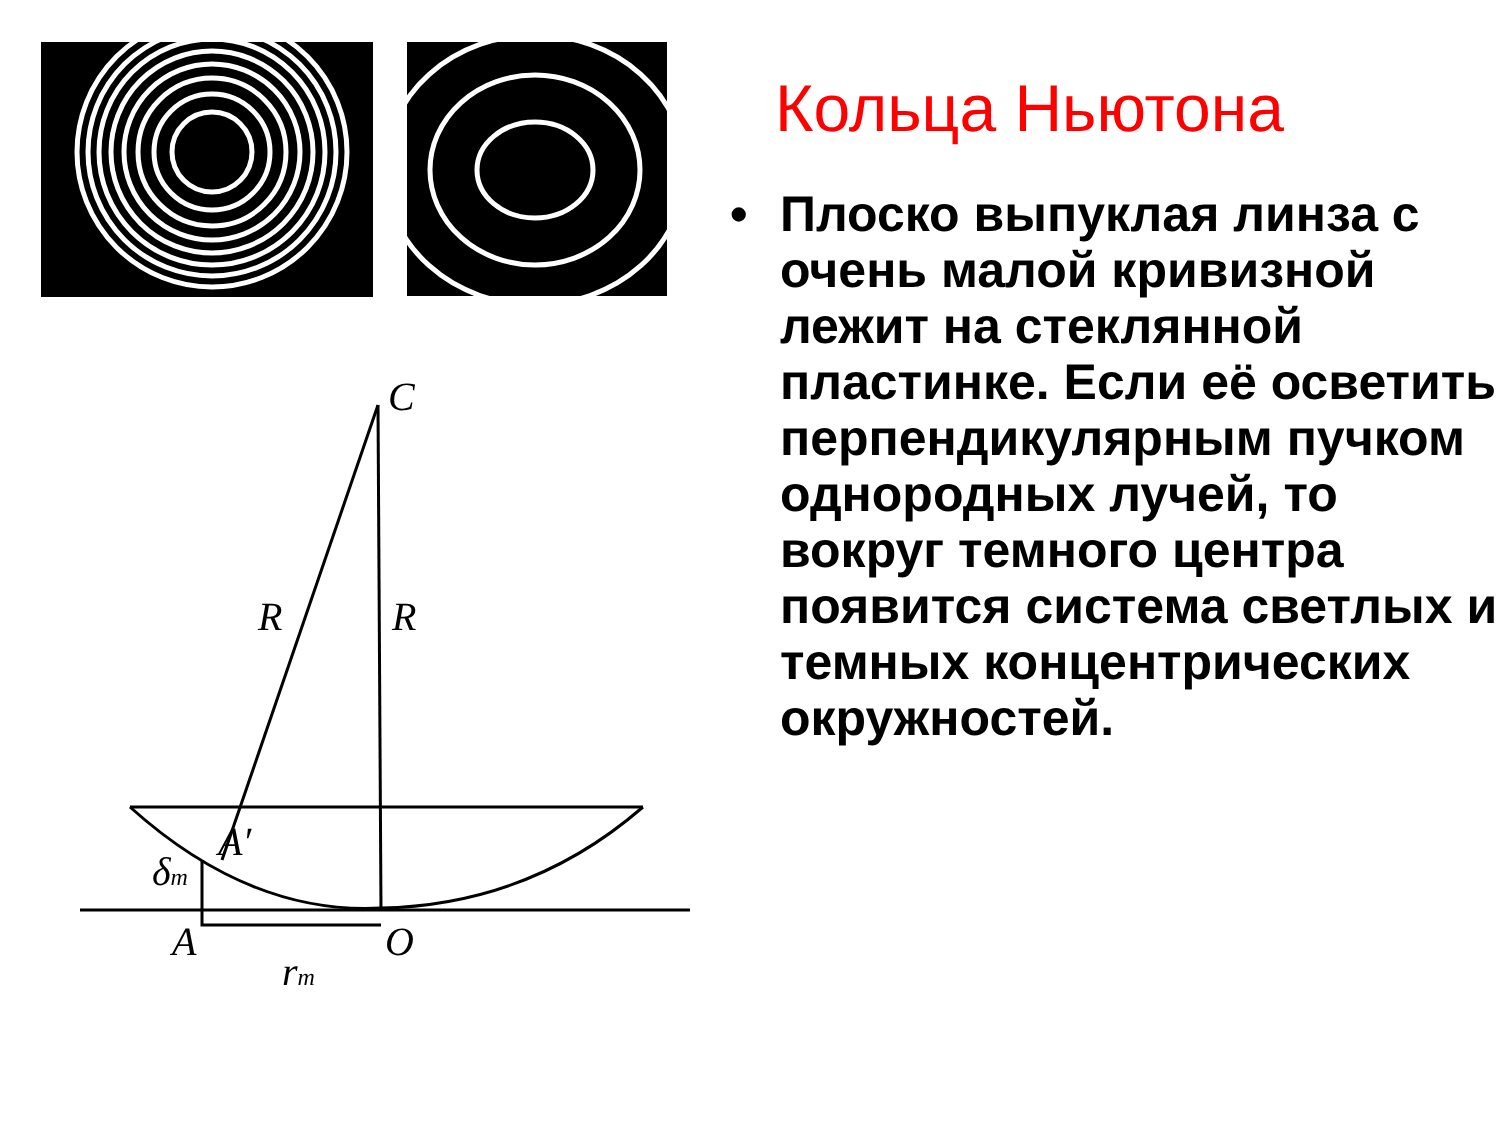C
R
R
A′
δm
A
O
rm
Кольца Ньютона
• Плоско выпуклая линза с очень малой кривизной лежит на стеклянной пластинке. Если её осветить перпендикулярным пучком однородных лучей, то вокруг темного центра появится система светлых и темных концентрических окружностей.